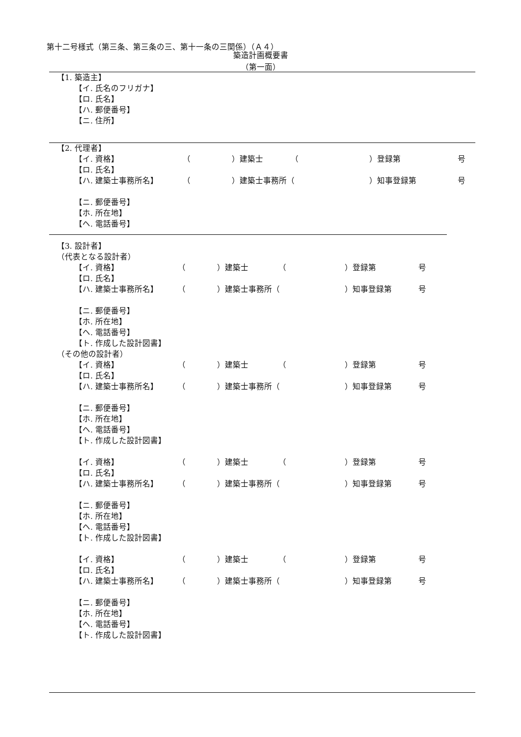第十二号様式（第三条、第三条の三、第十一条の三関係）（Ａ４）
築造計画概要書
（第一面）
【1. 築造主】
【イ. 氏名のフリガナ】
【ロ. 氏名】
【ハ. 郵便番号】
【ニ. 住所】
【2. 代理者】
【イ. 資格】 （ ）建築士 （ ）登録第 号
【ロ. 氏名】
【ハ. 建築士事務所名】 （ ）建築士事務所（ ）知事登録第 号
【ニ. 郵便番号】
【ホ. 所在地】
【ヘ. 電話番号】
【3. 設計者】
（代表となる設計者）
【イ. 資格】 （ ）建築士 （ ）登録第 号
【ロ. 氏名】
【ハ. 建築士事務所名】 （ ）建築士事務所（ ）知事登録第 号
【ニ. 郵便番号】
【ホ. 所在地】
【ヘ. 電話番号】
【ト. 作成した設計図書】
（その他の設計者）
【イ. 資格】 （ ）建築士 （ ）登録第 号
【ロ. 氏名】
【ハ. 建築士事務所名】 （ ）建築士事務所（ ）知事登録第 号
【ニ. 郵便番号】
【ホ. 所在地】
【ヘ. 電話番号】
【ト. 作成した設計図書】
【イ. 資格】 （ ）建築士 （ ）登録第 号
【ロ. 氏名】
【ハ. 建築士事務所名】 （ ）建築士事務所（ ）知事登録第 号
【ニ. 郵便番号】
【ホ. 所在地】
【ヘ. 電話番号】
【ト. 作成した設計図書】
【イ. 資格】 （ ）建築士 （ ）登録第 号
【ロ. 氏名】
【ハ. 建築士事務所名】 （ ）建築士事務所（ ）知事登録第 号
【ニ. 郵便番号】
【ホ. 所在地】
【ヘ. 電話番号】
【ト. 作成した設計図書】